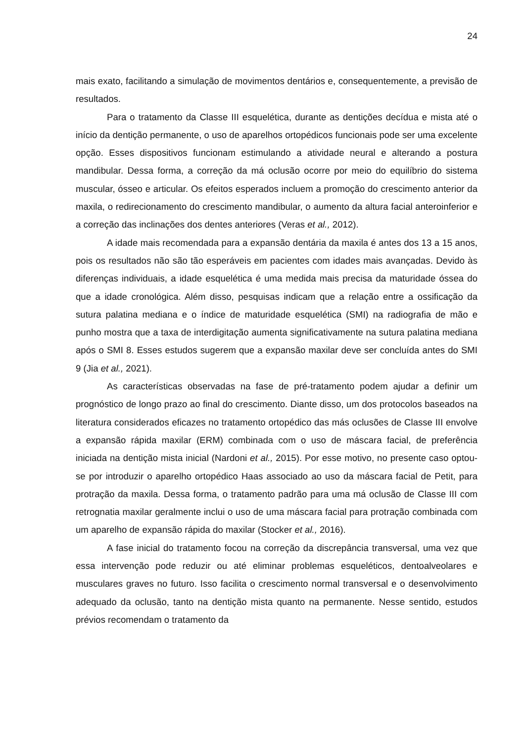24
mais exato, facilitando a simulação de movimentos dentários e, consequentemente, a previsão de resultados.
Para o tratamento da Classe III esquelética, durante as dentições decídua e mista até o início da dentição permanente, o uso de aparelhos ortopédicos funcionais pode ser uma excelente opção. Esses dispositivos funcionam estimulando a atividade neural e alterando a postura mandibular. Dessa forma, a correção da má oclusão ocorre por meio do equilíbrio do sistema muscular, ósseo e articular. Os efeitos esperados incluem a promoção do crescimento anterior da maxila, o redirecionamento do crescimento mandibular, o aumento da altura facial anteroinferior e a correção das inclinações dos dentes anteriores (Veras et al., 2012).
A idade mais recomendada para a expansão dentária da maxila é antes dos 13 a 15 anos, pois os resultados não são tão esperáveis em pacientes com idades mais avançadas. Devido às diferenças individuais, a idade esquelética é uma medida mais precisa da maturidade óssea do que a idade cronológica. Além disso, pesquisas indicam que a relação entre a ossificação da sutura palatina mediana e o índice de maturidade esquelética (SMI) na radiografia de mão e punho mostra que a taxa de interdigitação aumenta significativamente na sutura palatina mediana após o SMI 8. Esses estudos sugerem que a expansão maxilar deve ser concluída antes do SMI 9 (Jia et al., 2021).
As características observadas na fase de pré-tratamento podem ajudar a definir um prognóstico de longo prazo ao final do crescimento. Diante disso, um dos protocolos baseados na literatura considerados eficazes no tratamento ortopédico das más oclusões de Classe III envolve a expansão rápida maxilar (ERM) combinada com o uso de máscara facial, de preferência iniciada na dentição mista inicial (Nardoni et al., 2015). Por esse motivo, no presente caso optou-se por introduzir o aparelho ortopédico Haas associado ao uso da máscara facial de Petit, para protração da maxila. Dessa forma, o tratamento padrão para uma má oclusão de Classe III com retrognatia maxilar geralmente inclui o uso de uma máscara facial para protração combinada com um aparelho de expansão rápida do maxilar (Stocker et al., 2016).
A fase inicial do tratamento focou na correção da discrepância transversal, uma vez que essa intervenção pode reduzir ou até eliminar problemas esqueléticos, dentoalveolares e musculares graves no futuro. Isso facilita o crescimento normal transversal e o desenvolvimento adequado da oclusão, tanto na dentição mista quanto na permanente. Nesse sentido, estudos prévios recomendam o tratamento da